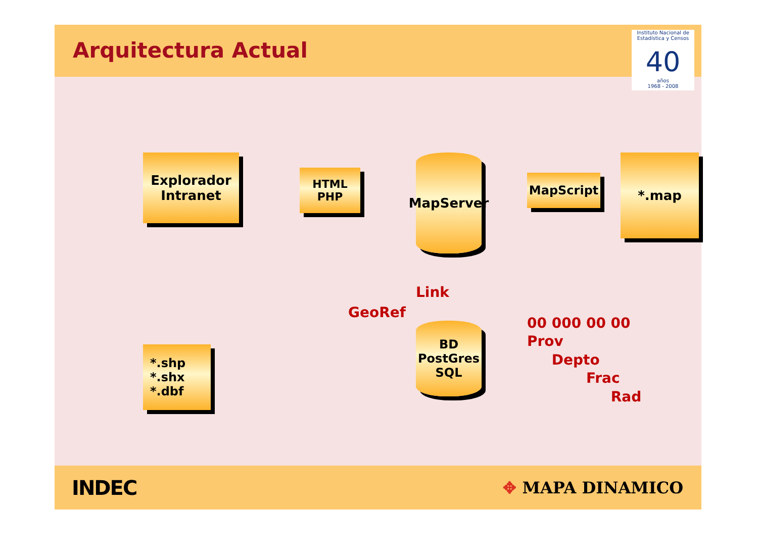Arquitectura Actual
Instituto Nacional de Estadística y Censos
40
años
1968 - 2008
Explorador
Intranet
HTML
PHP
MapServer
MapScript
*.map
*.shp
*.shx
*.dbf
GeoRef
Link
BD
PostGres
SQL
00 000 00 00
Prov
Depto
Frac
Rad
INDEC
✥ MAPA DINAMICO